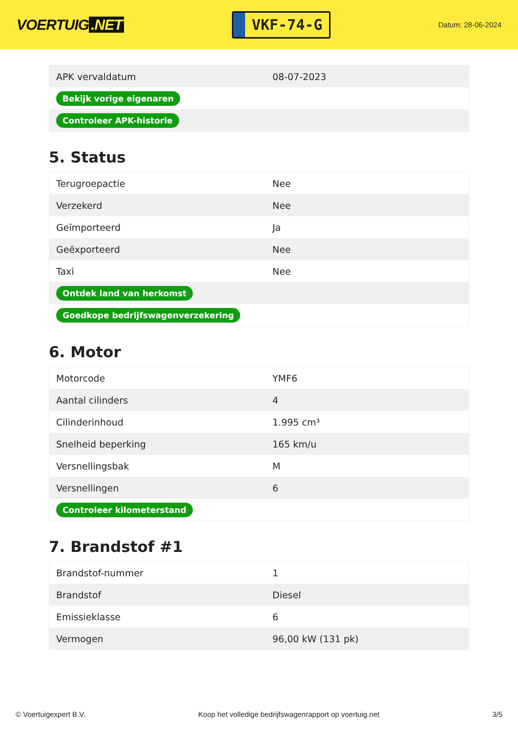VOERTUIG.NET
VKF-74-G
Datum: 28-06-2024
| APK vervaldatum | 08-07-2023 |
| Bekijk vorige eigenaren | |
| Controleer APK-historie | |
5. Status
| Terugroepactie | Nee |
| Verzekerd | Nee |
| Geïmporteerd | Ja |
| Geëxporteerd | Nee |
| Taxi | Nee |
| Ontdek land van herkomst | |
| Goedkope bedrijfswagenverzekering | |
6. Motor
| Motorcode | YMF6 |
| Aantal cilinders | 4 |
| Cilinderinhoud | 1.995 cm³ |
| Snelheid beperking | 165 km/u |
| Versnellingsbak | M |
| Versnellingen | 6 |
| Controleer kilometerstand | |
7. Brandstof #1
| Brandstof-nummer | 1 |
| Brandstof | Diesel |
| Emissieklasse | 6 |
| Vermogen | 96,00 kW (131 pk) |
© Voertuigexpert B.V. Koop het volledige bedrijfswagenrapport op voertuig.net 3/5